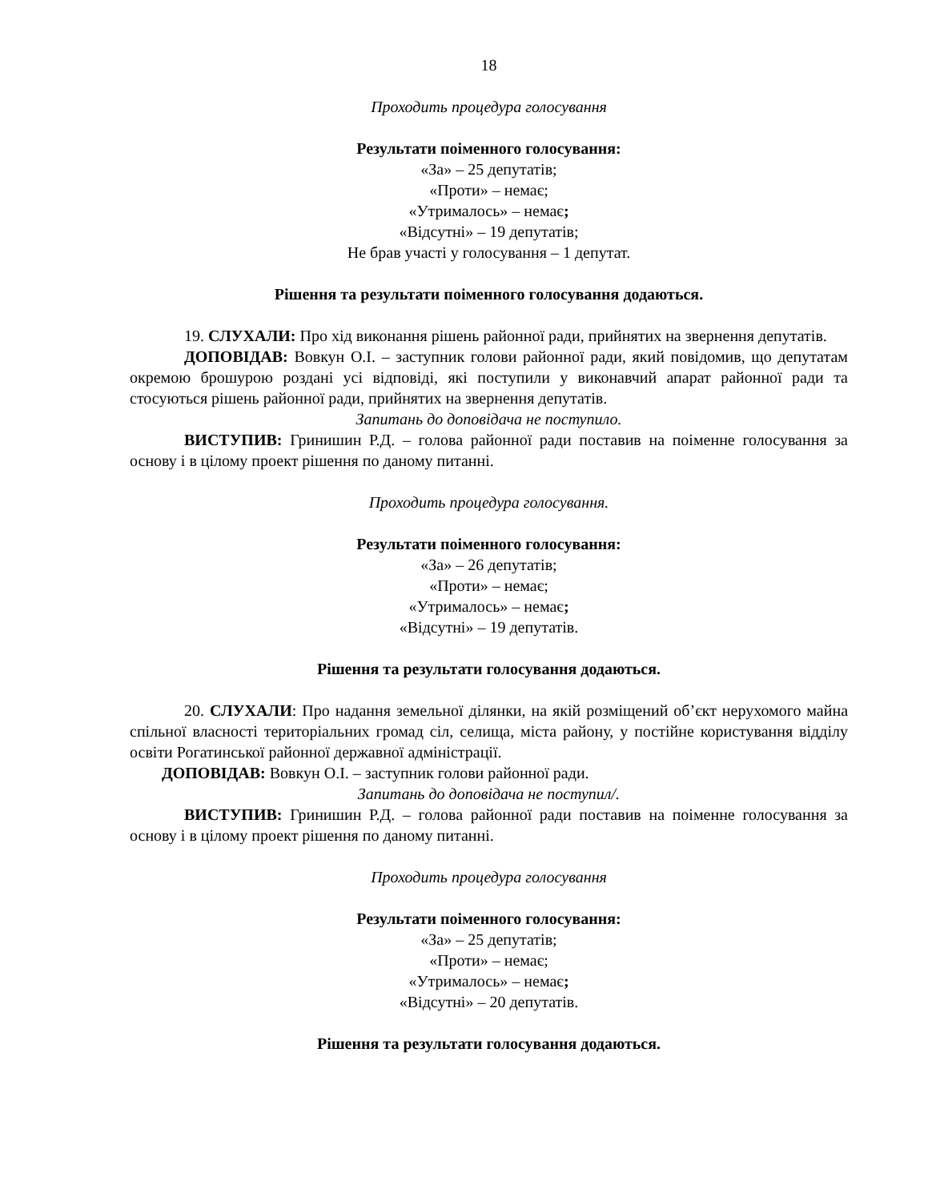18
Проходить процедура голосування
Результати поіменного голосування:
«За» – 25 депутатів;
«Проти» – немає;
«Утрималось» – немає;
«Відсутні» – 19 депутатів;
Не брав участі у голосування – 1 депутат.
Рішення та результати поіменного голосування додаються.
19. СЛУХАЛИ: Про хід виконання рішень районної ради, прийнятих на звернення депутатів.
ДОПОВІДАВ: Вовкун О.І. – заступник голови районної ради, який повідомив, що депутатам окремою брошурою роздані усі відповіді, які поступили у виконавчий апарат районної ради та стосуються рішень районної ради, прийнятих на звернення депутатів.
Запитань до доповідача не поступило.
ВИСТУПИВ: Гринишин Р.Д. – голова районної ради поставив на поіменне голосування за основу і в цілому проект рішення по даному питанні.
Проходить процедура голосування.
Результати поіменного голосування:
«За» – 26 депутатів;
«Проти» – немає;
«Утрималось» – немає;
«Відсутні» – 19 депутатів.
Рішення та результати голосування додаються.
20. СЛУХАЛИ: Про надання земельної ділянки, на якій розміщений об’єкт нерухомого майна спільної власності територіальних громад сіл, селища, міста району, у постійне користування відділу освіти Рогатинської районної державної адміністрації.
ДОПОВІДАВ: Вовкун О.І. – заступник голови районної ради.
Запитань до доповідача не поступил/.
ВИСТУПИВ: Гринишин Р.Д. – голова районної ради поставив на поіменне голосування за основу і в цілому проект рішення по даному питанні.
Проходить процедура голосування
Результати поіменного голосування:
«За» – 25 депутатів;
«Проти» – немає;
«Утрималось» – немає;
«Відсутні» – 20 депутатів.
Рішення та результати голосування додаються.